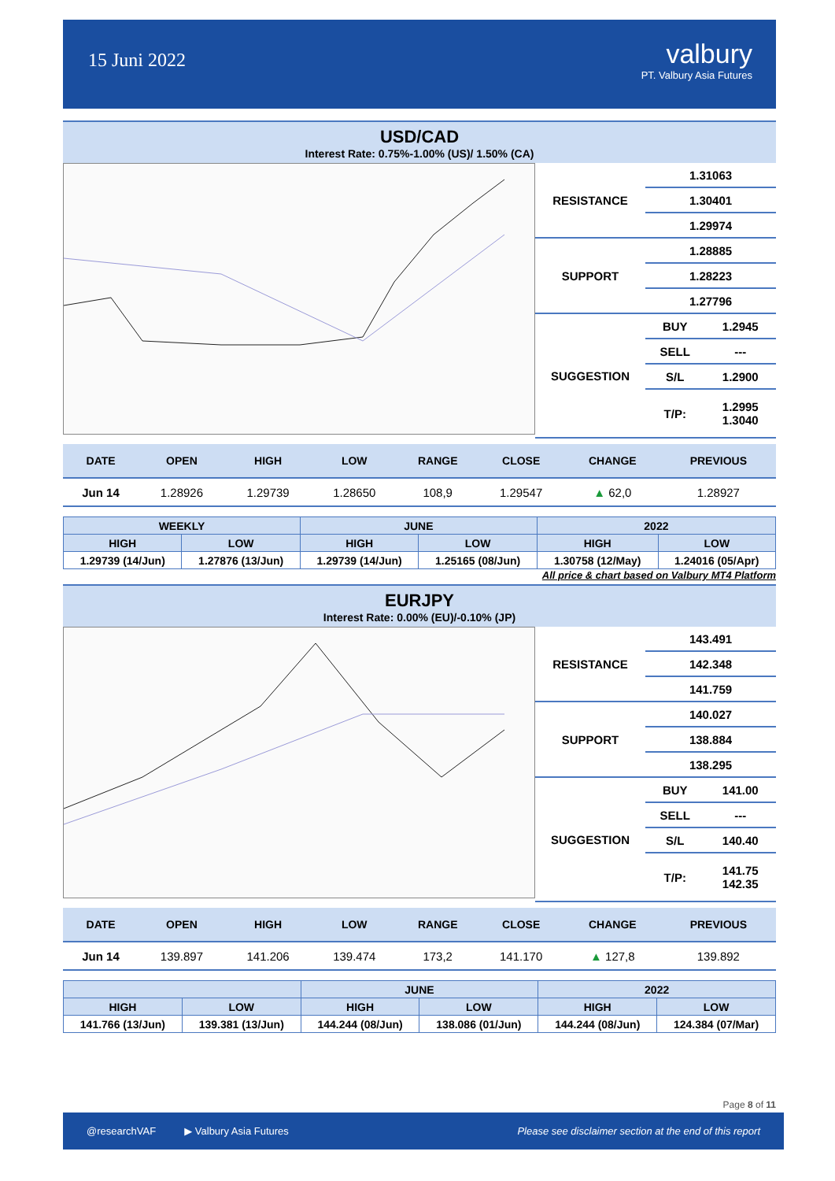15 Juni 2022
valbury
PT. Valbury Asia Futures
USD/CAD
Interest Rate: 0.75%-1.00% (US)/ 1.50% (CA)
| RESISTANCE | 1.31063 | |
| | 1.30401 | |
| | 1.29974 | |
| SUPPORT | 1.28885 | |
| | 1.28223 | |
| | 1.27796 | |
| SUGGESTION | BUY | 1.2945 |
| | SELL | --- |
| | S/L | 1.2900 |
| | T/P: | 1.2995 1.3040 |
| DATE | OPEN | HIGH | LOW | RANGE | CLOSE | CHANGE | PREVIOUS |
| --- | --- | --- | --- | --- | --- | --- | --- |
| Jun 14 | 1.28926 | 1.29739 | 1.28650 | 108,9 | 1.29547 | ▲ 62,0 | 1.28927 |
| WEEKLY | | JUNE | | 2022 | |
| --- | --- | --- | --- | --- | --- |
| HIGH | LOW | HIGH | LOW | HIGH | LOW |
| 1.29739 (14/Jun) | 1.27876 (13/Jun) | 1.29739 (14/Jun) | 1.25165 (08/Jun) | 1.30758 (12/May) | 1.24016 (05/Apr) |
All price & chart based on Valbury MT4 Platform
EURJPY
Interest Rate: 0.00% (EU)/-0.10% (JP)
| RESISTANCE | 143.491 | |
| | 142.348 | |
| | 141.759 | |
| SUPPORT | 140.027 | |
| | 138.884 | |
| | 138.295 | |
| SUGGESTION | BUY | 141.00 |
| | SELL | --- |
| | S/L | 140.40 |
| | T/P: | 141.75 142.35 |
| DATE | OPEN | HIGH | LOW | RANGE | CLOSE | CHANGE | PREVIOUS |
| --- | --- | --- | --- | --- | --- | --- | --- |
| Jun 14 | 139.897 | 141.206 | 139.474 | 173,2 | 141.170 | ▲ 127,8 | 139.892 |
| | | JUNE | | 2022 | |
| --- | --- | --- | --- | --- | --- |
| HIGH | LOW | HIGH | LOW | HIGH | LOW |
| 141.766 (13/Jun) | 139.381 (13/Jun) | 144.244 (08/Jun) | 138.086 (01/Jun) | 144.244 (08/Jun) | 124.384 (07/Mar) |
Page 8 of 11
@researchVAF ▶ Valbury Asia Futures Please see disclaimer section at the end of this report